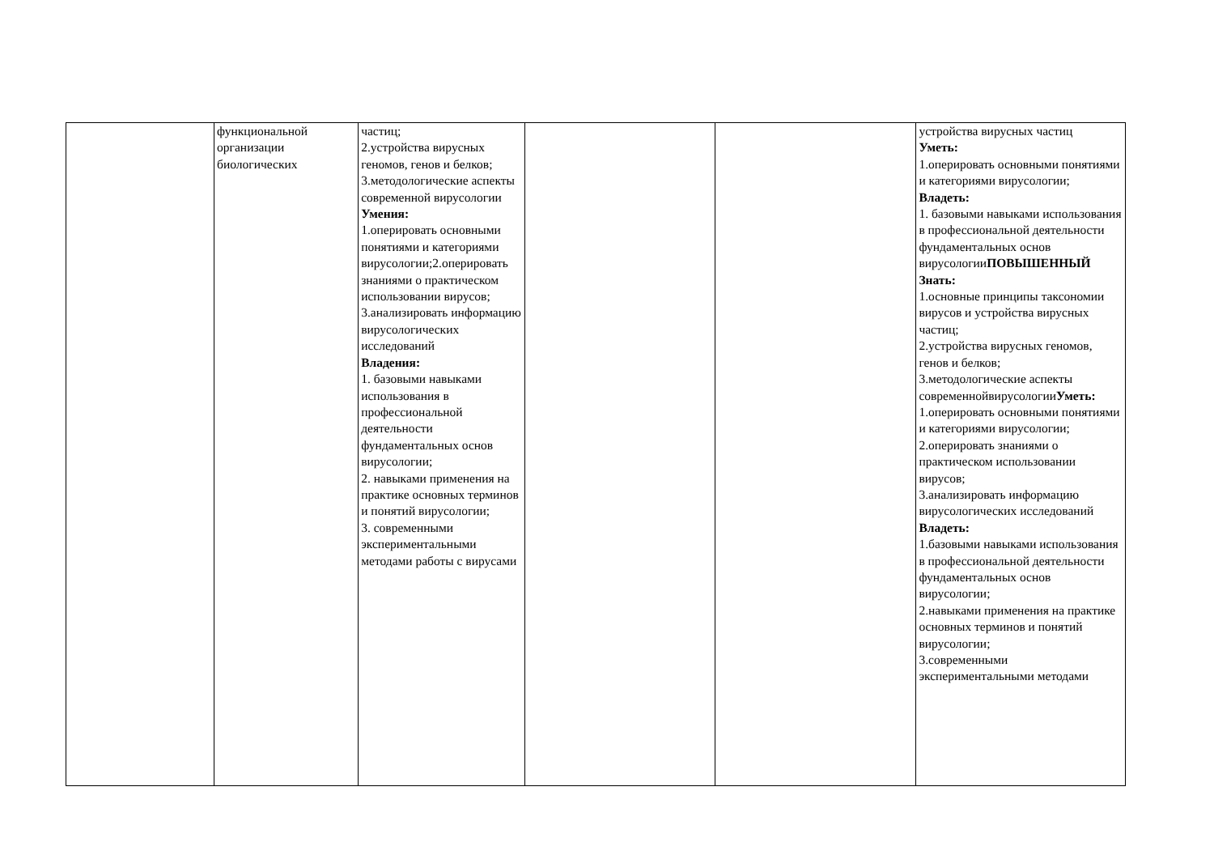| | функциональной организации биологических | частиц; 2.устройства вирусных геномов, генов и белков; 3.методологические аспекты современной вирусологии Умения: 1.оперировать основными понятиями и категориями вирусологии;2.оперировать знаниями о практическом использовании вирусов; 3.анализировать информацию вирусологических исследований Владения: 1. базовыми навыками использования в профессиональной деятельности фундаментальных основ вирусологии; 2. навыками применения на практике основных терминов и понятий вирусологии; 3. современными экспериментальными методами работы с вирусами | | | устройства вирусных частиц Уметь: 1.оперировать основными понятиями и категориями вирусологии; Владеть: 1. базовыми навыками использования в профессиональной деятельности фундаментальных основ вирусологии ПОВЫШЕННЫЙ Знать: 1.основные принципы таксономии вирусов и устройства вирусных частиц; 2.устройства вирусных геномов, генов и белков; 3.методологические аспекты современнойвирусологии Уметь: 1.оперировать основными понятиями и категориями вирусологии; 2.оперировать знаниями о практическом использовании вирусов; 3.анализировать информацию вирусологических исследований Владеть: 1.базовыми навыками использования в профессиональной деятельности фундаментальных основ вирусологии; 2.навыками применения на практике основных терминов и понятий вирусологии; 3.современными экспериментальными методами |